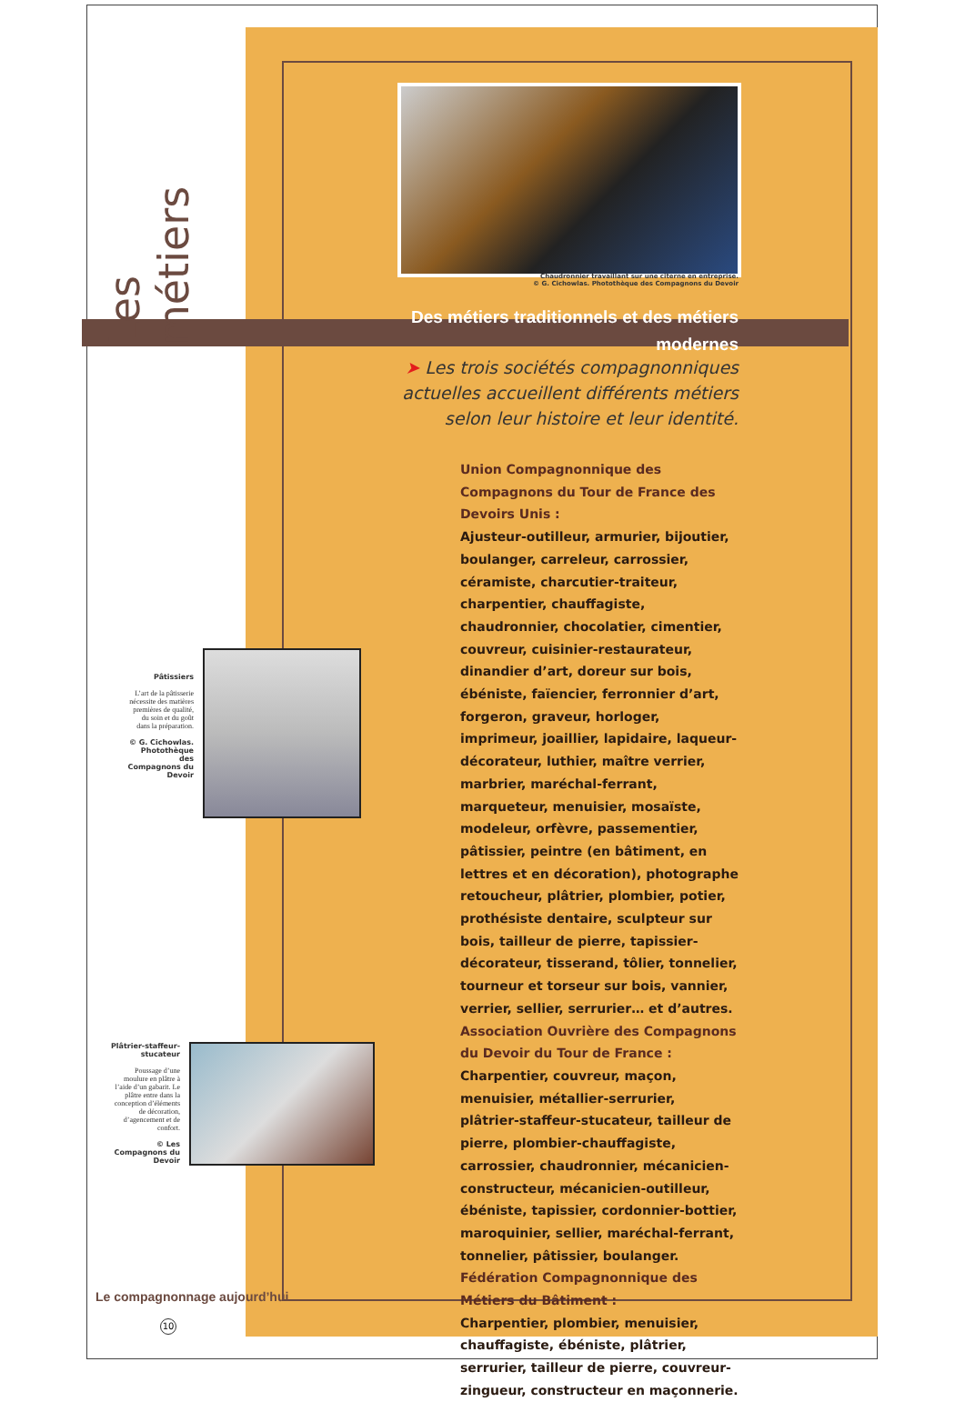Les métiers
Chaudronnier travaillant sur une citerne en entreprise.
© G. Cichowlas. Photothèque des Compagnons du Devoir
Des métiers traditionnels et des métiers modernes
➤ Les trois sociétés compagnonniques actuelles accueillent différents métiers selon leur histoire et leur identité.
Union Compagnonnique des Compagnons du Tour de France des Devoirs Unis :
Ajusteur-outilleur, armurier, bijoutier, boulanger, carreleur, carrossier, céramiste, charcutier-traiteur, charpentier, chauffagiste, chaudronnier, chocolatier, cimentier, couvreur, cuisinier-restaurateur, dinandier d’art, doreur sur bois, ébéniste, faïencier, ferronnier d’art, forgeron, graveur, horloger, imprimeur, joaillier, lapidaire, laqueur-décorateur, luthier, maître verrier, marbrier, maréchal-ferrant, marqueteur, menuisier, mosaïste, modeleur, orfèvre, passementier, pâtissier, peintre (en bâtiment, en lettres et en décoration), photographe retoucheur, plâtrier, plombier, potier, prothésiste dentaire, sculpteur sur bois, tailleur de pierre, tapissier-décorateur, tisserand, tôlier, tonnelier, tourneur et torseur sur bois, vannier, verrier, sellier, serrurier… et d’autres.
Association Ouvrière des Compagnons du Devoir du Tour de France :
Charpentier, couvreur, maçon, menuisier, métallier-serrurier, plâtrier-staffeur-stucateur, tailleur de pierre, plombier-chauffagiste, carrossier, chaudronnier, mécanicien-constructeur, mécanicien-outilleur, ébéniste, tapissier, cordonnier-bottier, maroquinier, sellier, maréchal-ferrant, tonnelier, pâtissier, boulanger.
Fédération Compagnonnique des Métiers du Bâtiment :
Charpentier, plombier, menuisier, chauffagiste, ébéniste, plâtrier, serrurier, tailleur de pierre, couvreur-zingueur, constructeur en maçonnerie.
Pâtissiers
L’art de la pâtisserie nécessite des matières premières de qualité, du soin et du goût dans la préparation.
© G. Cichowlas. Photothèque des Compagnons du Devoir
Plâtrier-staffeur-stucateur
Poussage d’une moulure en plâtre à l’aide d’un gabarit. Le plâtre entre dans la conception d’éléments de décoration, d’agencement et de confort.
© Les Compagnons du Devoir
Le compagnonnage aujourd’hui
10